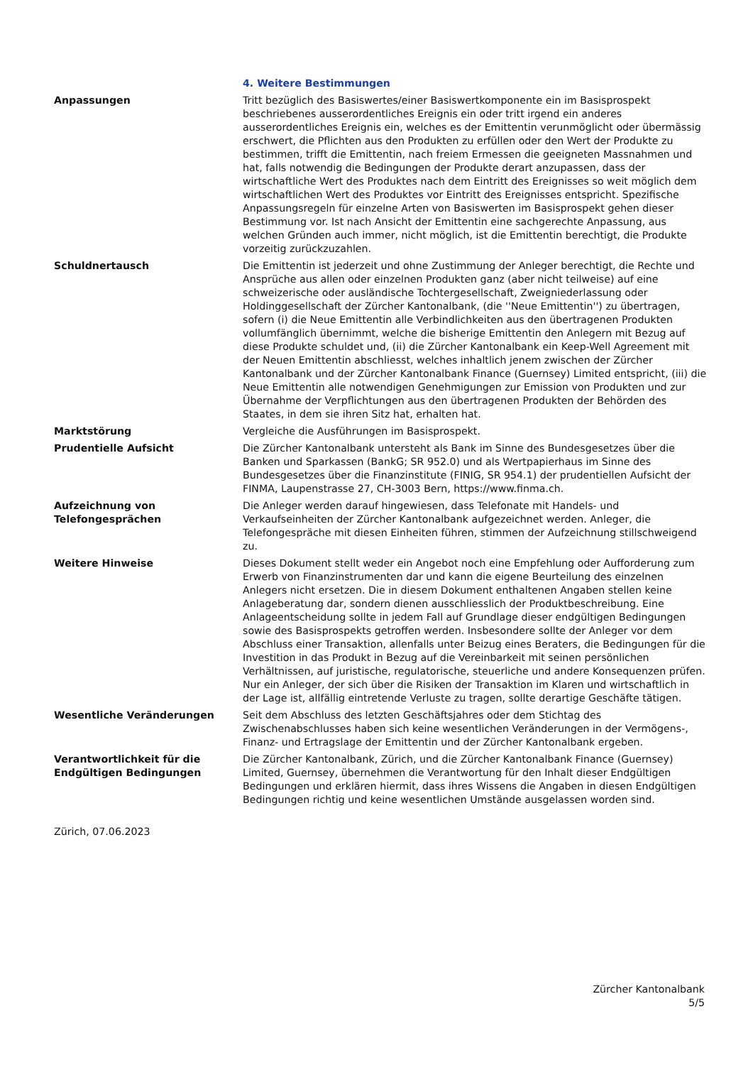4. Weitere Bestimmungen
Anpassungen Tritt bezüglich des Basiswertes/einer Basiswertkomponente ein im Basisprospekt beschriebenes ausserordentliches Ereignis ein oder tritt irgend ein anderes ausserordentliches Ereignis ein, welches es der Emittentin verunmöglicht oder übermässig erschwert, die Pflichten aus den Produkten zu erfüllen oder den Wert der Produkte zu bestimmen, trifft die Emittentin, nach freiem Ermessen die geeigneten Massnahmen und hat, falls notwendig die Bedingungen der Produkte derart anzupassen, dass der wirtschaftliche Wert des Produktes nach dem Eintritt des Ereignisses so weit möglich dem wirtschaftlichen Wert des Produktes vor Eintritt des Ereignisses entspricht. Spezifische Anpassungsregeln für einzelne Arten von Basiswerten im Basisprospekt gehen dieser Bestimmung vor. Ist nach Ansicht der Emittentin eine sachgerechte Anpassung, aus welchen Gründen auch immer, nicht möglich, ist die Emittentin berechtigt, die Produkte vorzeitig zurückzuzahlen.
Schuldnertausch Die Emittentin ist jederzeit und ohne Zustimmung der Anleger berechtigt, die Rechte und Ansprüche aus allen oder einzelnen Produkten ganz (aber nicht teilweise) auf eine schweizerische oder ausländische Tochtergesellschaft, Zweigniederlassung oder Holdinggesellschaft der Zürcher Kantonalbank, (die ''Neue Emittentin'') zu übertragen, sofern (i) die Neue Emittentin alle Verbindlichkeiten aus den übertragenen Produkten vollumfänglich übernimmt, welche die bisherige Emittentin den Anlegern mit Bezug auf diese Produkte schuldet und, (ii) die Zürcher Kantonalbank ein Keep-Well Agreement mit der Neuen Emittentin abschliesst, welches inhaltlich jenem zwischen der Zürcher Kantonalbank und der Zürcher Kantonalbank Finance (Guernsey) Limited entspricht, (iii) die Neue Emittentin alle notwendigen Genehmigungen zur Emission von Produkten und zur Übernahme der Verpflichtungen aus den übertragenen Produkten der Behörden des Staates, in dem sie ihren Sitz hat, erhalten hat.
Marktstörung Vergleiche die Ausführungen im Basisprospekt.
Prudentielle Aufsicht Die Zürcher Kantonalbank untersteht als Bank im Sinne des Bundesgesetzes über die Banken und Sparkassen (BankG; SR 952.0) und als Wertpapierhaus im Sinne des Bundesgesetzes über die Finanzinstitute (FINIG, SR 954.1) der prudentiellen Aufsicht der FINMA, Laupenstrasse 27, CH-3003 Bern, https://www.finma.ch.
Aufzeichnung von Telefongesprächen
Die Anleger werden darauf hingewiesen, dass Telefonate mit Handels- und Verkaufseinheiten der Zürcher Kantonalbank aufgezeichnet werden. Anleger, die Telefongespräche mit diesen Einheiten führen, stimmen der Aufzeichnung stillschweigend zu.
Weitere Hinweise Dieses Dokument stellt weder ein Angebot noch eine Empfehlung oder Aufforderung zum Erwerb von Finanzinstrumenten dar und kann die eigene Beurteilung des einzelnen Anlegers nicht ersetzen. Die in diesem Dokument enthaltenen Angaben stellen keine Anlageberatung dar, sondern dienen ausschliesslich der Produktbeschreibung. Eine Anlageentscheidung sollte in jedem Fall auf Grundlage dieser endgültigen Bedingungen sowie des Basisprospekts getroffen werden. Insbesondere sollte der Anleger vor dem Abschluss einer Transaktion, allenfalls unter Beizug eines Beraters, die Bedingungen für die Investition in das Produkt in Bezug auf die Vereinbarkeit mit seinen persönlichen Verhältnissen, auf juristische, regulatorische, steuerliche und andere Konsequenzen prüfen. Nur ein Anleger, der sich über die Risiken der Transaktion im Klaren und wirtschaftlich in der Lage ist, allfällig eintretende Verluste zu tragen, sollte derartige Geschäfte tätigen.
Wesentliche Veränderungen Seit dem Abschluss des letzten Geschäftsjahres oder dem Stichtag des Zwischenabschlusses haben sich keine wesentlichen Veränderungen in der Vermögens-, Finanz- und Ertragslage der Emittentin und der Zürcher Kantonalbank ergeben.
Verantwortlichkeit für die Endgültigen Bedingungen
Die Zürcher Kantonalbank, Zürich, und die Zürcher Kantonalbank Finance (Guernsey) Limited, Guernsey, übernehmen die Verantwortung für den Inhalt dieser Endgültigen Bedingungen und erklären hiermit, dass ihres Wissens die Angaben in diesen Endgültigen Bedingungen richtig und keine wesentlichen Umstände ausgelassen worden sind.
Zürich, 07.06.2023
Zürcher Kantonalbank
5/5